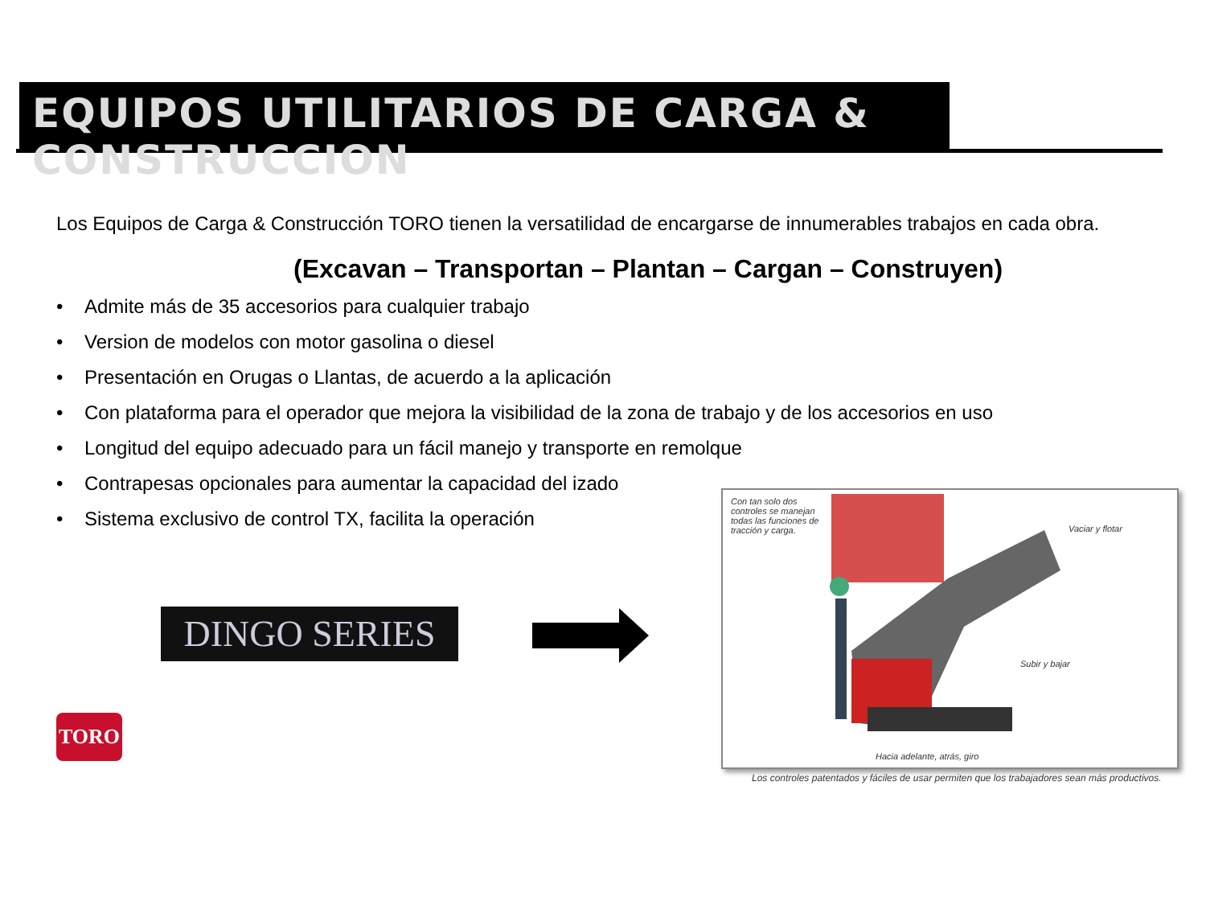EQUIPOS UTILITARIOS DE CARGA & CONSTRUCCION
Los Equipos de Carga & Construcción TORO tienen la versatilidad de encargarse de innumerables trabajos en cada obra.
(Excavan – Transportan – Plantan – Cargan – Construyen)
• Admite más de 35 accesorios para cualquier trabajo
• Version de modelos con motor gasolina o diesel
• Presentación en Orugas o Llantas, de acuerdo a la aplicación
• Con plataforma para el operador que mejora la visibilidad de la zona de trabajo y de los accesorios en uso
• Longitud del equipo adecuado para un fácil manejo y transporte en remolque
• Contrapesas opcionales para aumentar la capacidad del izado
• Sistema exclusivo de control TX, facilita la operación
DINGO SERIES
TORO
Con tan solo dos controles se manejan todas las funciones de tracción y carga.
Vaciar y flotar
Subir y bajar
Hacia adelante, atrás, giro
Los controles patentados y fáciles de usar permiten que los trabajadores sean más productivos.